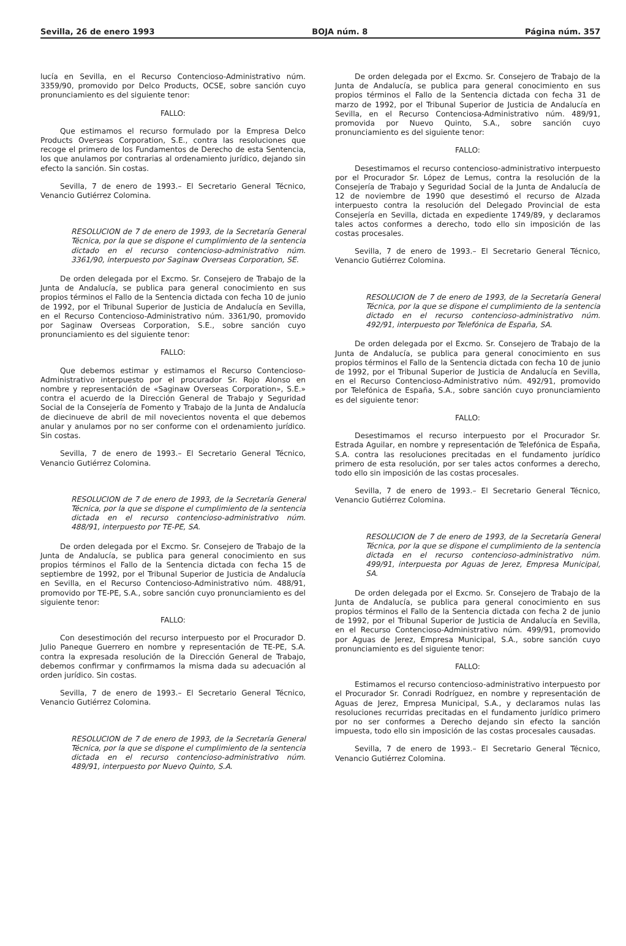Sevilla, 26 de enero 1993 BOJA núm. 8 Página núm. 357
lucía en Sevilla, en el Recurso Contencioso-Administrativo núm. 3359/90, promovido por Delco Products, OCSE, sobre sanción cuyo pronunciamiento es del siguiente tenor:
FALLO:
Que estimamos el recurso formulado por la Empresa Delco Products Overseas Corporation, S.E., contra las resoluciones que recoge el primero de los Fundamentos de Derecho de esta Sentencia, los que anulamos por contrarias al ordenamiento jurídico, dejando sin efecto la sanción. Sin costas.
Sevilla, 7 de enero de 1993.– El Secretario General Técnico, Venancio Gutiérrez Colomina.
RESOLUCION de 7 de enero de 1993, de la Secretaría General Técnica, por la que se dispone el cumplimiento de la sentencia dictado en el recurso contencioso-administrativo núm. 3361/90, interpuesto por Saginaw Overseas Corporation, SE.
De orden delegada por el Excmo. Sr. Consejero de Trabajo de la Junta de Andalucía, se publica para general conocimiento en sus propios términos el Fallo de la Sentencia dictada con fecha 10 de junio de 1992, por el Tribunal Superior de Justicia de Andalucía en Sevilla, en el Recurso Contencioso-Administrativo núm. 3361/90, promovido por Saginaw Overseas Corporation, S.E., sobre sanción cuyo pronunciamiento es del siguiente tenor:
FALLO:
Que debemos estimar y estimamos el Recurso Contencioso-Administrativo interpuesto por el procurador Sr. Rojo Alonso en nombre y representación de «Saginaw Overseas Corporation», S.E.» contra el acuerdo de la Dirección General de Trabajo y Seguridad Social de la Consejería de Fomento y Trabajo de la Junta de Andalucía de diecinueve de abril de mil novecientos noventa el que debemos anular y anulamos por no ser conforme con el ordenamiento jurídico. Sin costas.
Sevilla, 7 de enero de 1993.– El Secretario General Técnico, Venancio Gutiérrez Colomina.
RESOLUCION de 7 de enero de 1993, de la Secretaría General Técnica, por la que se dispone el cumplimiento de la sentencia dictada en el recurso contencioso-administrativo núm. 488/91, interpuesto por TE-PE, SA.
De orden delegada por el Excmo. Sr. Consejero de Trabajo de la Junta de Andalucía, se publica para general conocimiento en sus propios términos el Fallo de la Sentencia dictada con fecha 15 de septiembre de 1992, por el Tribunal Superior de Justicia de Andalucía en Sevilla, en el Recurso Contencioso-Administrativo núm. 488/91, promovido por TE-PE, S.A., sobre sanción cuyo pronunciamiento es del siguiente tenor:
FALLO:
Con desestimoción del recurso interpuesto por el Procurador D. Julio Paneque Guerrero en nombre y representación de TE-PE, S.A. contra la expresada resolución de la Dirección General de Trabajo, debemos confirmar y confirmamos la misma dada su adecuación al orden jurídico. Sin costas.
Sevilla, 7 de enero de 1993.– El Secretario General Técnico, Venancio Gutiérrez Colomina.
RESOLUCION de 7 de enero de 1993, de la Secretaría General Técnica, por la que se dispone el cumplimiento de la sentencia dictada en el recurso contencioso-administrativo núm. 489/91, interpuesto por Nuevo Quinto, S.A.
De orden delegada por el Excmo. Sr. Consejero de Trabajo de la Junta de Andalucía, se publica para general conocimiento en sus propios términos el Fallo de la Sentencia dictada con fecha 31 de marzo de 1992, por el Tribunal Superior de Justicia de Andalucía en Sevilla, en el Recurso Contenciosa-Administrativo núm. 489/91, promovida por Nuevo Quinto, S.A., sobre sanción cuyo pronunciamiento es del siguiente tenor:
FALLO:
Desestimamos el recurso contencioso-administrativo interpuesto por el Procurador Sr. López de Lemus, contra la resolución de la Consejería de Trabajo y Seguridad Social de la Junta de Andalucía de 12 de noviembre de 1990 que desestimó el recurso de Alzada interpuesto contra la resolución del Delegado Provincial de esta Consejería en Sevilla, dictada en expediente 1749/89, y declaramos tales actos conformes a derecho, todo ello sin imposición de las costas procesales.
Sevilla, 7 de enero de 1993.– El Secretario General Técnico, Venancio Gutiérrez Colomina.
RESOLUCION de 7 de enero de 1993, de la Secretaría General Técnica, por la que se dispone el cumplimiento de la sentencia dictado en el recurso contencioso-administrativo núm. 492/91, interpuesto por Telefónica de España, SA.
De orden delegada por el Excmo. Sr. Consejero de Trabajo de la Junta de Andalucía, se publica para general conocimiento en sus propios términos el Fallo de la Sentencia dictada con fecha 10 de junio de 1992, por el Tribunal Superior de Justicia de Andalucía en Sevilla, en el Recurso Contencioso-Administrativo núm. 492/91, promovido por Telefónica de España, S.A., sobre sanción cuyo pronunciamiento es del siguiente tenor:
FALLO:
Desestimamos el recurso interpuesto por el Procurador Sr. Estrada Aguilar, en nombre y representación de Telefónica de España, S.A. contra las resoluciones precitadas en el fundamento jurídico primero de esta resolución, por ser tales actos conformes a derecho, todo ello sin imposición de las costas procesales.
Sevilla, 7 de enero de 1993.– El Secretario General Técnico, Venancio Gutiérrez Colomina.
RESOLUCION de 7 de enero de 1993, de la Secretaría General Técnica, por la que se dispone el cumplimiento de la sentencia dictada en el recurso contencioso-administrativo núm. 499/91, interpuesta por Aguas de Jerez, Empresa Municipal, SA.
De orden delegada por el Excmo. Sr. Consejero de Trabajo de la Junta de Andalucía, se publica para general conocimiento en sus propios términos el Fallo de la Sentencia dictada con fecha 2 de junio de 1992, por el Tribunal Superior de Justicia de Andalucía en Sevilla, en el Recurso Contencioso-Administrativo núm. 499/91, promovido por Aguas de Jerez, Empresa Municipal, S.A., sobre sanción cuyo pronunciamiento es del siguiente tenor:
FALLO:
Estimamos el recurso contencioso-administrativo interpuesto por el Procurador Sr. Conradi Rodríguez, en nombre y representación de Aguas de Jerez, Empresa Municipal, S.A., y declaramos nulas las resoluciones recurridas precitadas en el fundamento jurídico primero por no ser conformes a Derecho dejando sin efecto la sanción impuesta, todo ello sin imposición de las costas procesales causadas.
Sevilla, 7 de enero de 1993.– El Secretario General Técnico, Venancio Gutiérrez Colomina.